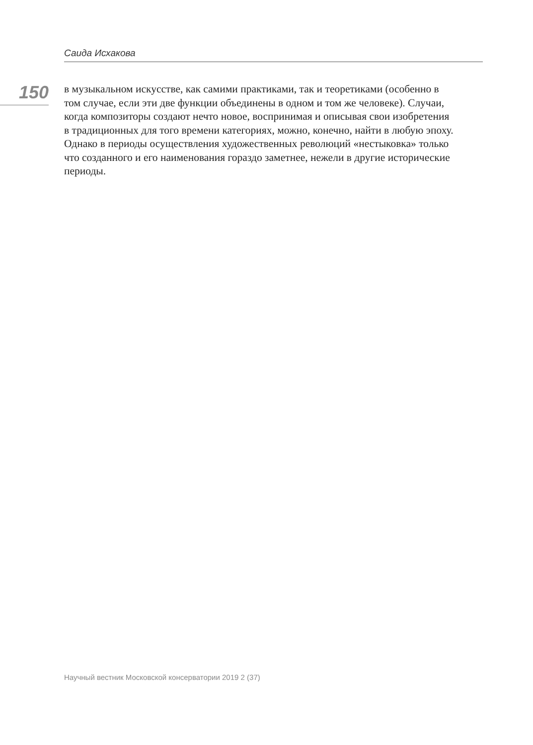Саида Исхакова
150
в музыкальном искусстве, как самими практиками, так и теоретиками (особенно в том случае, если эти две функции объединены в одном и том же человеке). Случаи, когда композиторы создают нечто новое, воспринимая и описывая свои изобретения в традиционных для того времени категориях, можно, конечно, найти в любую эпоху. Однако в периоды осуществления художественных революций «нестыковка» только что созданного и его наименования гораздо заметнее, нежели в другие исторические периоды.
Научный вестник Московской консерватории 2019 2 (37)